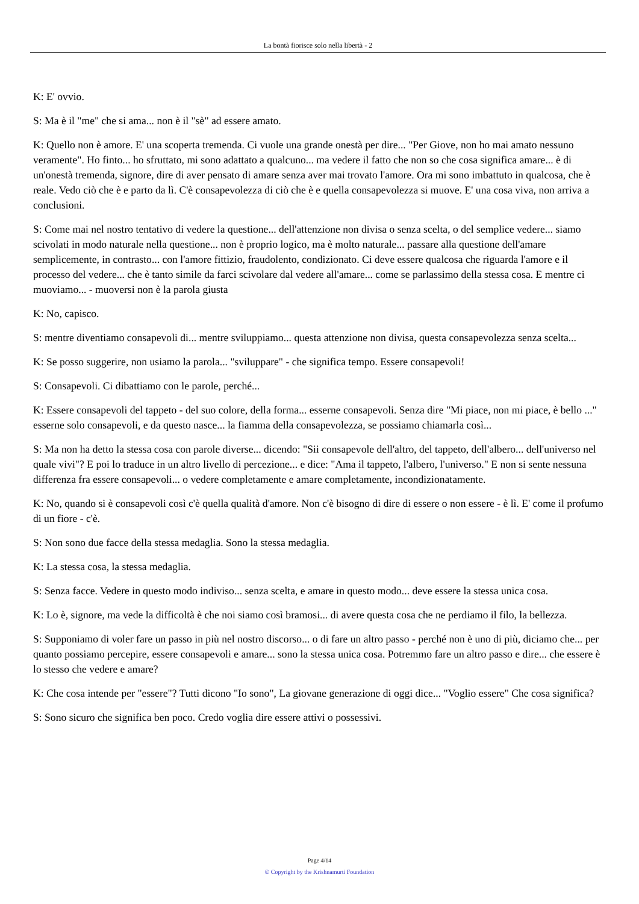La bontà fiorisce solo nella libertà - 2
K: E' ovvio.
S: Ma è il "me" che si ama... non è il "sè" ad essere amato.
K: Quello non è amore. E' una scoperta tremenda. Ci vuole una grande onestà per dire... "Per Giove, non ho mai amato nessuno veramente". Ho finto... ho sfruttato, mi sono adattato a qualcuno... ma vedere il fatto che non so che cosa significa amare... è di un'onestà tremenda, signore, dire di aver pensato di amare senza aver mai trovato l'amore. Ora mi sono imbattuto in qualcosa, che è reale. Vedo ciò che è e parto da lì. C'è consapevolezza di ciò che è e quella consapevolezza si muove. E' una cosa viva, non arriva a conclusioni.
S: Come mai nel nostro tentativo di vedere la questione... dell'attenzione non divisa o senza scelta, o del semplice vedere... siamo scivolati in modo naturale nella questione... non è proprio logico, ma è molto naturale... passare alla questione dell'amare semplicemente, in contrasto... con l'amore fittizio, fraudolento, condizionato. Ci deve essere qualcosa che riguarda l'amore e il processo del vedere... che è tanto simile da farci scivolare dal vedere all'amare... come se parlassimo della stessa cosa. E mentre ci muoviamo... - muoversi non è la parola giusta
K: No, capisco.
S: mentre diventiamo consapevoli di... mentre sviluppiamo... questa attenzione non divisa, questa consapevolezza senza scelta...
K: Se posso suggerire, non usiamo la parola... "sviluppare" - che significa tempo. Essere consapevoli!
S: Consapevoli. Ci dibattiamo con le parole, perché...
K: Essere consapevoli del tappeto - del suo colore, della forma... esserne consapevoli. Senza dire "Mi piace, non mi piace, è bello ..." esserne solo consapevoli, e da questo nasce... la fiamma della consapevolezza, se possiamo chiamarla così...
S: Ma non ha detto la stessa cosa con parole diverse... dicendo: "Sii consapevole dell'altro, del tappeto, dell'albero... dell'universo nel quale vivi"? E poi lo traduce in un altro livello di percezione... e dice: "Ama il tappeto, l'albero, l'universo." E non si sente nessuna differenza fra essere consapevoli... o vedere completamente e amare completamente, incondizionatamente.
K: No, quando si è consapevoli così c'è quella qualità d'amore. Non c'è bisogno di dire di essere o non essere - è lì. E' come il profumo di un fiore - c'è.
S: Non sono due facce della stessa medaglia. Sono la stessa medaglia.
K: La stessa cosa, la stessa medaglia.
S: Senza facce. Vedere in questo modo indiviso... senza scelta, e amare in questo modo... deve essere la stessa unica cosa.
K: Lo è, signore, ma vede la difficoltà è che noi siamo così bramosi... di avere questa cosa che ne perdiamo il filo, la bellezza.
S: Supponiamo di voler fare un passo in più nel nostro discorso... o di fare un altro passo - perché non è uno di più, diciamo che... per quanto possiamo percepire, essere consapevoli e amare... sono la stessa unica cosa. Potremmo fare un altro passo e dire... che essere è lo stesso che vedere e amare?
K: Che cosa intende per "essere"? Tutti dicono "Io sono", La giovane generazione di oggi dice... "Voglio essere" Che cosa significa?
S: Sono sicuro che significa ben poco. Credo voglia dire essere attivi o possessivi.
Page 4/14
© Copyright by the Krishnamurti Foundation